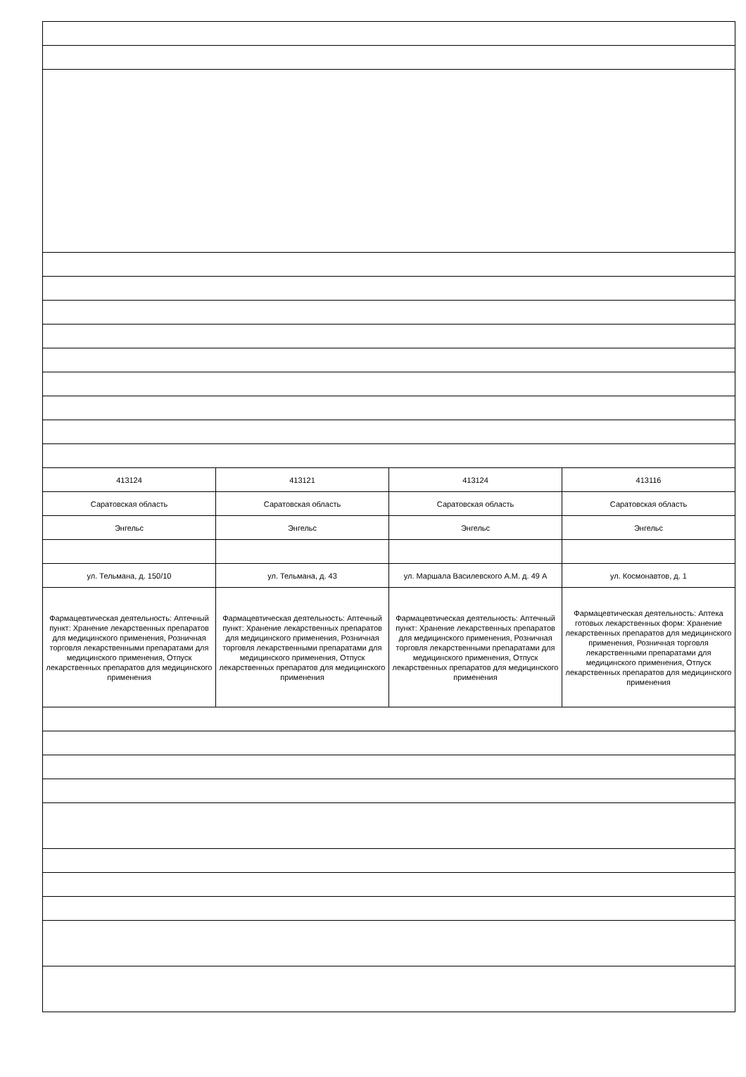| 413124 | 413121 | 413124 | 413116 |
| Саратовская область | Саратовская область | Саратовская область | Саратовская область |
| Энгельс | Энгельс | Энгельс | Энгельс |
| ул. Тельмана, д. 150/10 | ул. Тельмана, д. 43 | ул. Маршала Василевского А.М. д. 49 А | ул. Космонавтов, д. 1 |
| Фармацевтическая деятельность: Аптечный пункт: Хранение лекарственных препаратов для медицинского применения, Розничная торговля лекарственными препаратами для медицинского применения, Отпуск лекарственных препаратов для медицинского применения | Фармацевтическая деятельность: Аптечный пункт: Хранение лекарственных препаратов для медицинского применения, Розничная торговля лекарственными препаратами для медицинского применения, Отпуск лекарственных препаратов для медицинского применения | Фармацевтическая деятельность: Аптечный пункт: Хранение лекарственных препаратов для медицинского применения, Розничная торговля лекарственными препаратами для медицинского применения, Отпуск лекарственных препаратов для медицинского применения | Фармацевтическая деятельность: Аптека готовых лекарственных форм: Хранение лекарственных препаратов для медицинского применения, Розничная торговля лекарственными препаратами для медицинского применения, Отпуск лекарственных препаратов для медицинского применения |